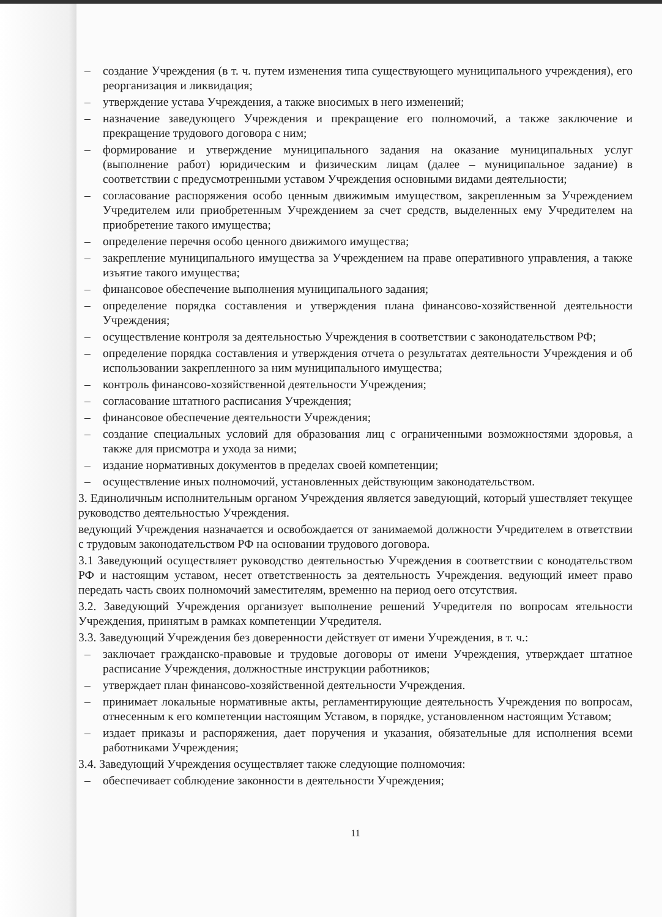– создание Учреждения (в т. ч. путем изменения типа существующего муниципального учреждения), его реорганизация и ликвидация;
– утверждение устава Учреждения, а также вносимых в него изменений;
– назначение заведующего Учреждения и прекращение его полномочий, а также заключение и прекращение трудового договора с ним;
– формирование и утверждение муниципального задания на оказание муниципальных услуг (выполнение работ) юридическим и физическим лицам (далее – муниципальное задание) в соответствии с предусмотренными уставом Учреждения основными видами деятельности;
– согласование распоряжения особо ценным движимым имуществом, закрепленным за Учреждением Учредителем или приобретенным Учреждением за счет средств, выделенных ему Учредителем на приобретение такого имущества;
– определение перечня особо ценного движимого имущества;
– закрепление муниципального имущества за Учреждением на праве оперативного управления, а также изъятие такого имущества;
– финансовое обеспечение выполнения муниципального задания;
– определение порядка составления и утверждения плана финансово-хозяйственной деятельности Учреждения;
– осуществление контроля за деятельностью Учреждения в соответствии с законодательством РФ;
– определение порядка составления и утверждения отчета о результатах деятельности Учреждения и об использовании закрепленного за ним муниципального имущества;
– контроль финансово-хозяйственной деятельности Учреждения;
– согласование штатного расписания Учреждения;
– финансовое обеспечение деятельности Учреждения;
– создание специальных условий для образования лиц с ограниченными возможностями здоровья, а также для присмотра и ухода за ними;
– издание нормативных документов в пределах своей компетенции;
– осуществление иных полномочий, установленных действующим законодательством.
3. Единоличным исполнительным органом Учреждения является заведующий, который ушествляет текущее руководство деятельностью Учреждения.
ведующий Учреждения назначается и освобождается от занимаемой должности Учредителем в ответствии с трудовым законодательством РФ на основании трудового договора.
3.1 Заведующий осуществляет руководство деятельностью Учреждения в соответствии с конодательством РФ и настоящим уставом, несет ответственность за деятельность Учреждения. ведующий имеет право передать часть своих полномочий заместителям, временно на период оего отсутствия.
3.2. Заведующий Учреждения организует выполнение решений Учредителя по вопросам ятельности Учреждения, принятым в рамках компетенции Учредителя.
3.3. Заведующий Учреждения без доверенности действует от имени Учреждения, в т. ч.:
– заключает гражданско-правовые и трудовые договоры от имени Учреждения, утверждает штатное расписание Учреждения, должностные инструкции работников;
– утверждает план финансово-хозяйственной деятельности Учреждения.
– принимает локальные нормативные акты, регламентирующие деятельность Учреждения по вопросам, отнесенным к его компетенции настоящим Уставом, в порядке, установленном настоящим Уставом;
– издает приказы и распоряжения, дает поручения и указания, обязательные для исполнения всеми работниками Учреждения;
3.4. Заведующий Учреждения осуществляет также следующие полномочия:
– обеспечивает соблюдение законности в деятельности Учреждения;
11